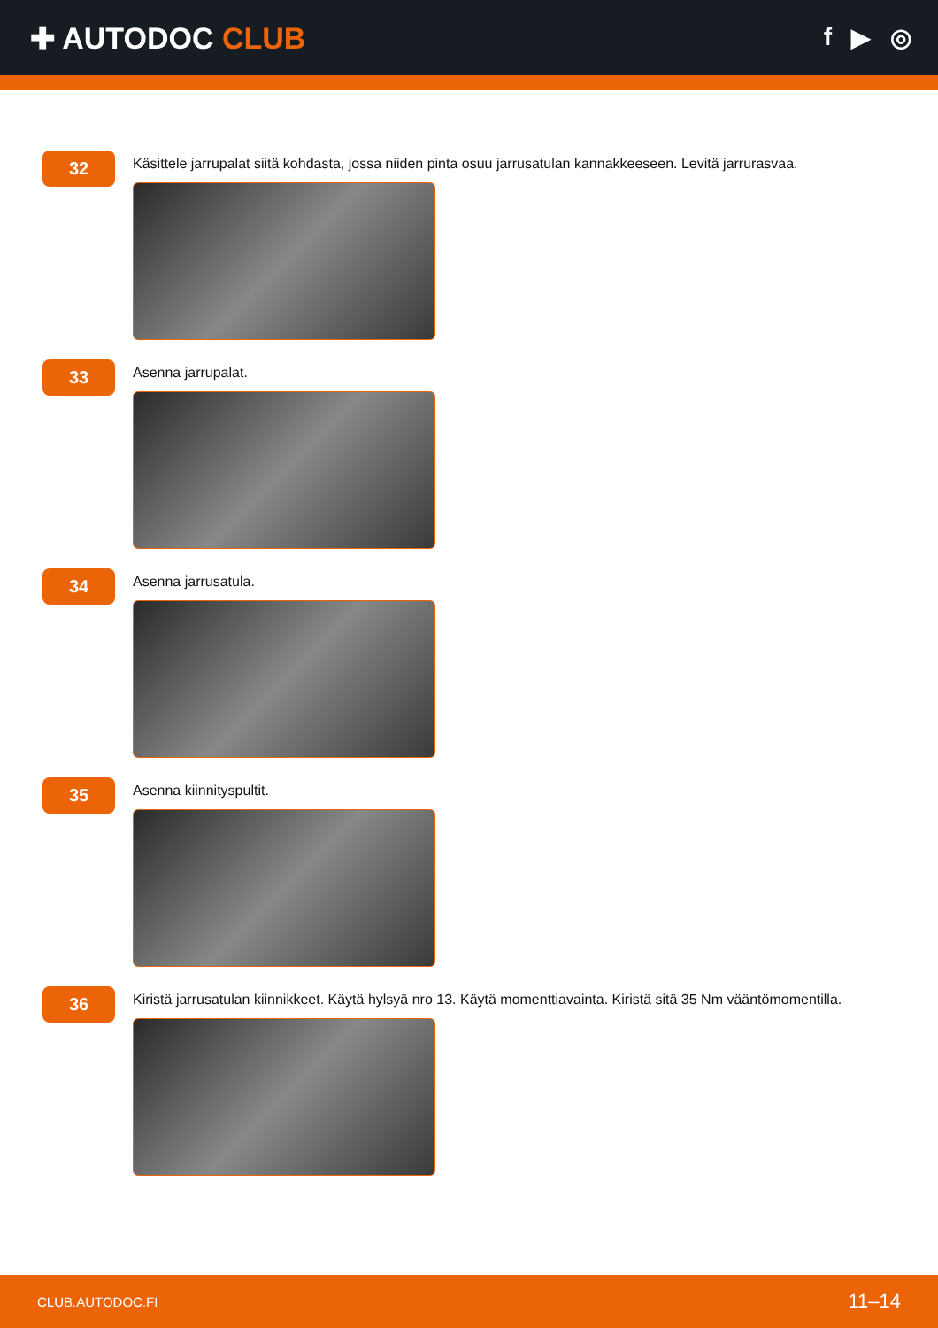✚ AUTODOC CLUB
f ▶ ◎
32
Käsittele jarrupalat siitä kohdasta, jossa niiden pinta osuu jarrusatulan kannakkeeseen. Levitä jarrurasvaa.
33
Asenna jarrupalat.
34
Asenna jarrusatula.
35
Asenna kiinnityspultit.
36
Kiristä jarrusatulan kiinnikkeet. Käytä hylsyä nro 13. Käytä momenttiavainta. Kiristä sitä 35 Nm vääntömomentilla.
CLUB.AUTODOC.FI 11–14